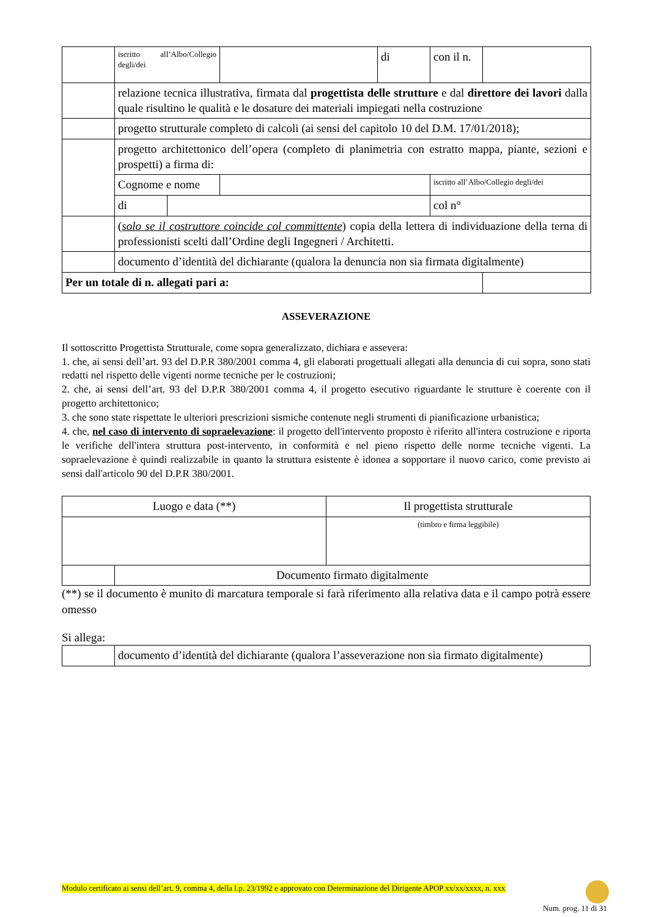| | iscritto all’Albo/Collegio degli/dei | | | di | con il n. | | |
| | relazione tecnica illustrativa, firmata dal progettista delle strutture e dal direttore dei lavori dalla quale risultino le qualità e le dosature dei materiali impiegati nella costruzione | | | | | | |
| | progetto strutturale completo di calcoli (ai sensi del capitolo 10 del D.M. 17/01/2018); | | | | | | |
| | progetto architettonico dell’opera (completo di planimetria con estratto mappa, piante, sezioni e prospetti) a firma di: | | | | | | |
| | Cognome e nome | | | | iscritto all’Albo/Collegio degli/dei | | |
| | di | | | | col n° | | |
| | ( solo se il costruttore coincide col committente ) copia della lettera di individuazione della terna di professionisti scelti dall’Ordine degli Ingegneri / Architetti. | | | | | | |
| | documento d’identità del dichiarante (qualora la denuncia non sia firmata digitalmente) | | | | | | |
| Per un totale di n. allegati pari a: | | | | | | | |
ASSEVERAZIONE
Il sottoscritto Progettista Strutturale, come sopra generalizzato, dichiara e assevera:
1. che, ai sensi dell’art. 93 del D.P.R 380/2001 comma 4, gli elaborati progettuali allegati alla denuncia di cui sopra, sono stati redatti nel rispetto delle vigenti norme tecniche per le costruzioni;
2. che, ai sensi dell’art. 93 del D.P.R 380/2001 comma 4, il progetto esecutivo riguardante le strutture è coerente con il progetto architettonico;
3. che sono state rispettate le ulteriori prescrizioni sismiche contenute negli strumenti di pianificazione urbanistica;
4. che, nel caso di intervento di sopraelevazione: il progetto dell'intervento proposto è riferito all'intera costruzione e riporta le verifiche dell'intera struttura post-intervento, in conformità e nel pieno rispetto delle norme tecniche vigenti. La sopraelevazione è quindi realizzabile in quanto la struttura esistente è idonea a sopportare il nuovo carico, come previsto ai sensi dall'articolo 90 del D.P.R 380/2001.
| Luogo e data (**) | | Il progettista strutturale |
| | | (timbro e firma leggibile) |
| | Documento firmato digitalmente | |
(**) se il documento è munito di marcatura temporale si farà riferimento alla relativa data e il campo potrà essere omesso
Si allega:
| | documento d’identità del dichiarante (qualora l’asseverazione non sia firmato digitalmente) |
Modulo certificato ai sensi dell’art. 9, comma 4, della l.p. 23/1992 e approvato con Determinazione del Dirigente APOP xx/xx/xxxx, n. xxx
Num. prog. 11 di 31